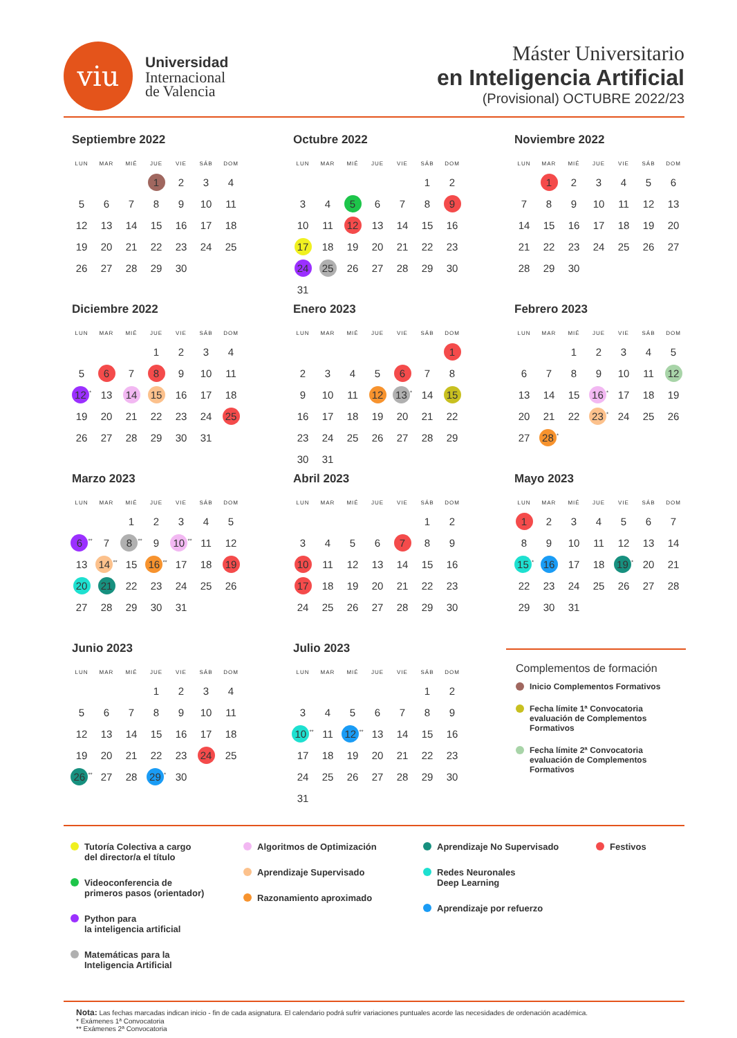viu
Universidad
Internacional
de Valencia
Máster Universitario
en Inteligencia Artificial
(Provisional) OCTUBRE 2022/23
Septiembre 2022
| LUN | MAR | MIÉ | JUE | VIE | SÁB | DOM |
| --- | --- | --- | --- | --- | --- | --- |
| | | | 1 | 2 | 3 | 4 |
| 5 | 6 | 7 | 8 | 9 | 10 | 11 |
| 12 | 13 | 14 | 15 | 16 | 17 | 18 |
| 19 | 20 | 21 | 22 | 23 | 24 | 25 |
| 26 | 27 | 28 | 29 | 30 | | |
Octubre 2022
| LUN | MAR | MIÉ | JUE | VIE | SÁB | DOM |
| --- | --- | --- | --- | --- | --- | --- |
| | | | | | 1 | 2 |
| 3 | 4 | 5 | 6 | 7 | 8 | 9 |
| 10 | 11 | 12 | 13 | 14 | 15 | 16 |
| 17 | 18 | 19 | 20 | 21 | 22 | 23 |
| 24 | 25 | 26 | 27 | 28 | 29 | 30 |
| 31 | | | | | | |
Noviembre 2022
| LUN | MAR | MIÉ | JUE | VIE | SÁB | DOM |
| --- | --- | --- | --- | --- | --- | --- |
| | 1 | 2 | 3 | 4 | 5 | 6 |
| 7 | 8 | 9 | 10 | 11 | 12 | 13 |
| 14 | 15 | 16 | 17 | 18 | 19 | 20 |
| 21 | 22 | 23 | 24 | 25 | 26 | 27 |
| 28 | 29 | 30 | | | | |
Diciembre 2022
| LUN | MAR | MIÉ | JUE | VIE | SÁB | DOM |
| --- | --- | --- | --- | --- | --- | --- |
| | | | 1 | 2 | 3 | 4 |
| 5 | 6 | 7 | 8 | 9 | 10 | 11 |
| 12<sup>*</sup> | 13 | 14 | 15 | 16 | 17 | 18 |
| 19 | 20 | 21 | 22 | 23 | 24 | 25 |
| 26 | 27 | 28 | 29 | 30 | 31 | |
Enero 2023
| LUN | MAR | MIÉ | JUE | VIE | SÁB | DOM |
| --- | --- | --- | --- | --- | --- | --- |
| | | | | | | 1 |
| 2 | 3 | 4 | 5 | 6 | 7 | 8 |
| 9 | 10 | 11 | 12 | 13<sup>*</sup> | 14 | 15 |
| 16 | 17 | 18 | 19 | 20 | 21 | 22 |
| 23 | 24 | 25 | 26 | 27 | 28 | 29 |
| 30 | 31 | | | | | |
Febrero 2023
| LUN | MAR | MIÉ | JUE | VIE | SÁB | DOM |
| --- | --- | --- | --- | --- | --- | --- |
| | | 1 | 2 | 3 | 4 | 5 |
| 6 | 7 | 8 | 9 | 10 | 11 | 12 |
| 13 | 14 | 15 | 16<sup>*</sup> | 17 | 18 | 19 |
| 20 | 21 | 22 | 23<sup>*</sup> | 24 | 25 | 26 |
| 27 | 28<sup>*</sup> | | | | | |
Marzo 2023
| LUN | MAR | MIÉ | JUE | VIE | SÁB | DOM |
| --- | --- | --- | --- | --- | --- | --- |
| | | 1 | 2 | 3 | 4 | 5 |
| 6<sup>**</sup> | 7 | 8<sup>**</sup> | 9 | 10<sup>**</sup> | 11 | 12 |
| 13 | 14<sup>**</sup> | 15 | 16<sup>**</sup> | 17 | 18 | 19 |
| 20 | 21 | 22 | 23 | 24 | 25 | 26 |
| 27 | 28 | 29 | 30 | 31 | | |
Abril 2023
| LUN | MAR | MIÉ | JUE | VIE | SÁB | DOM |
| --- | --- | --- | --- | --- | --- | --- |
| | | | | | 1 | 2 |
| 3 | 4 | 5 | 6 | 7 | 8 | 9 |
| 10 | 11 | 12 | 13 | 14 | 15 | 16 |
| 17 | 18 | 19 | 20 | 21 | 22 | 23 |
| 24 | 25 | 26 | 27 | 28 | 29 | 30 |
Mayo 2023
| LUN | MAR | MIÉ | JUE | VIE | SÁB | DOM |
| --- | --- | --- | --- | --- | --- | --- |
| 1 | 2 | 3 | 4 | 5 | 6 | 7 |
| 8 | 9 | 10 | 11 | 12 | 13 | 14 |
| 15<sup>*</sup> | 16 | 17 | 18 | 19<sup>*</sup> | 20 | 21 |
| 22 | 23 | 24 | 25 | 26 | 27 | 28 |
| 29 | 30 | 31 | | | | |
Junio 2023
| LUN | MAR | MIÉ | JUE | VIE | SÁB | DOM |
| --- | --- | --- | --- | --- | --- | --- |
| | | | 1 | 2 | 3 | 4 |
| 5 | 6 | 7 | 8 | 9 | 10 | 11 |
| 12 | 13 | 14 | 15 | 16 | 17 | 18 |
| 19 | 20 | 21 | 22 | 23 | 24 | 25 |
| 26<sup>**</sup> | 27 | 28 | 29<sup>*</sup> | 30 | | |
Julio 2023
| LUN | MAR | MIÉ | JUE | VIE | SÁB | DOM |
| --- | --- | --- | --- | --- | --- | --- |
| | | | | | 1 | 2 |
| 3 | 4 | 5 | 6 | 7 | 8 | 9 |
| 10<sup>**</sup> | 11 | 12<sup>**</sup> | 13 | 14 | 15 | 16 |
| 17 | 18 | 19 | 20 | 21 | 22 | 23 |
| 24 | 25 | 26 | 27 | 28 | 29 | 30 |
| 31 | | | | | | |
Complementos de formación
Inicio Complementos Formativos
Fecha límite 1ª Convocatoria evaluación de Complementos Formativos
Fecha límite 2ª Convocatoria evaluación de Complementos Formativos
Tutoría Colectiva a cargo
del director/a el título
Videoconferencia de
primeros pasos (orientador)
Python para
la inteligencia artificial
Matemáticas para la
Inteligencia Artificial
Algoritmos de Optimización
Aprendizaje Supervisado
Razonamiento aproximado
Aprendizaje No Supervisado
Redes Neuronales
Deep Learning
Aprendizaje por refuerzo
Festivos
Nota: Las fechas marcadas indican inicio - fin de cada asignatura. El calendario podrá sufrir variaciones puntuales acorde las necesidades de ordenación académica.
* Exámenes 1ª Convocatoria
** Exámenes 2ª Convocatoria